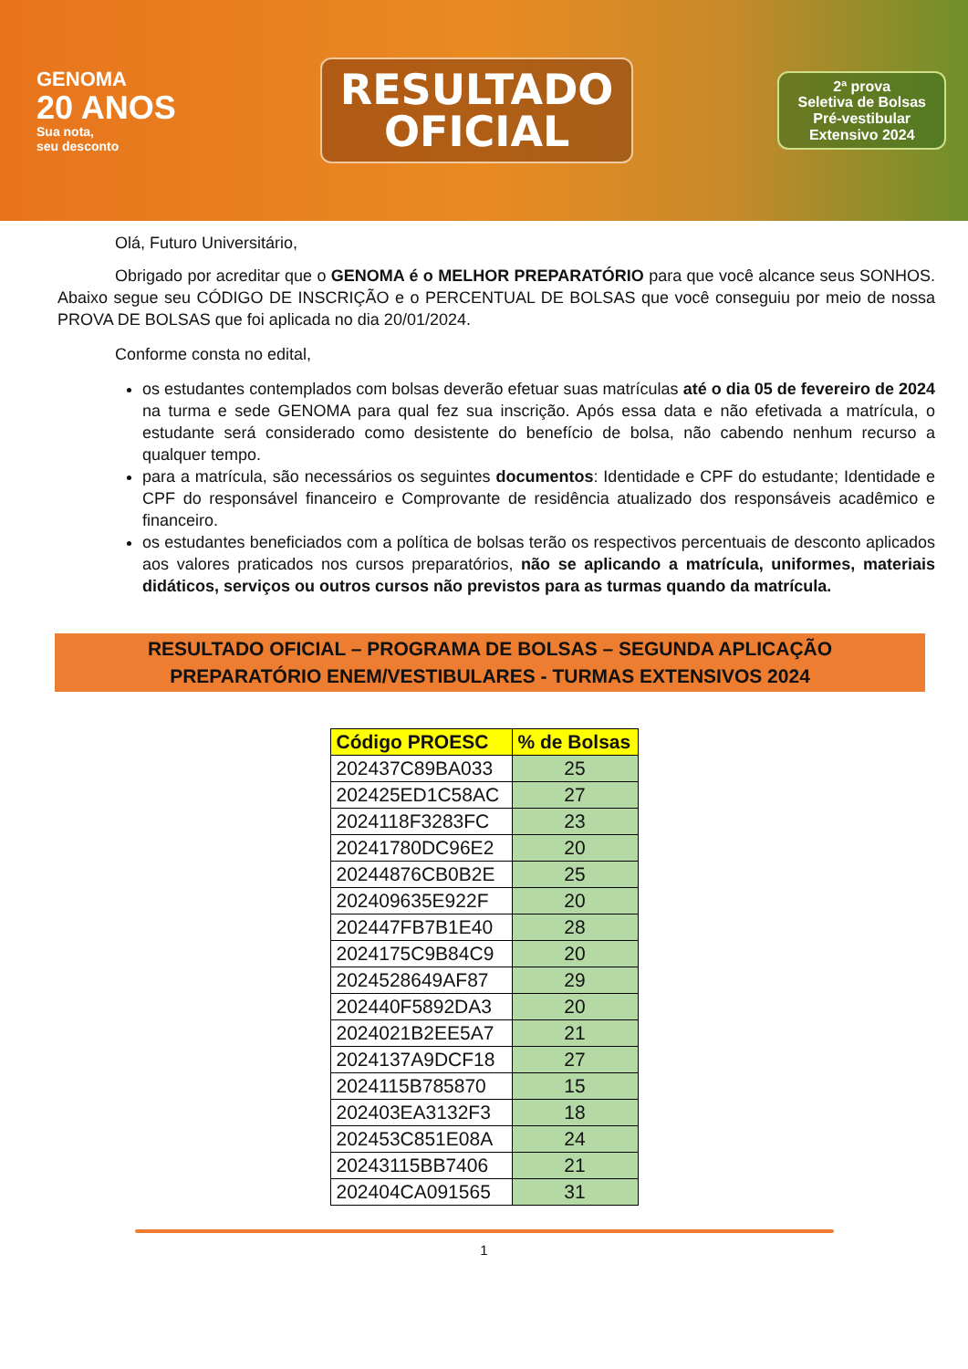GENOMA
20 ANOS
Sua nota,
seu desconto
RESULTADO
OFICIAL
2ª prova
Seletiva de Bolsas
Pré-vestibular
Extensivo 2024
Olá, Futuro Universitário,
Obrigado por acreditar que o GENOMA é o MELHOR PREPARATÓRIO para que você alcance seus SONHOS. Abaixo segue seu CÓDIGO DE INSCRIÇÃO e o PERCENTUAL DE BOLSAS que você conseguiu por meio de nossa PROVA DE BOLSAS que foi aplicada no dia 20/01/2024.
Conforme consta no edital,
os estudantes contemplados com bolsas deverão efetuar suas matrículas até o dia 05 de fevereiro de 2024 na turma e sede GENOMA para qual fez sua inscrição. Após essa data e não efetivada a matrícula, o estudante será considerado como desistente do benefício de bolsa, não cabendo nenhum recurso a qualquer tempo.
para a matrícula, são necessários os seguintes documentos: Identidade e CPF do estudante; Identidade e CPF do responsável financeiro e Comprovante de residência atualizado dos responsáveis acadêmico e financeiro.
os estudantes beneficiados com a política de bolsas terão os respectivos percentuais de desconto aplicados aos valores praticados nos cursos preparatórios, não se aplicando a matrícula, uniformes, materiais didáticos, serviços ou outros cursos não previstos para as turmas quando da matrícula.
RESULTADO OFICIAL – PROGRAMA DE BOLSAS – SEGUNDA APLICAÇÃO
PREPARATÓRIO ENEM/VESTIBULARES - TURMAS EXTENSIVOS 2024
| Código PROESC | % de Bolsas |
| --- | --- |
| 202437C89BA033 | 25 |
| 202425ED1C58AC | 27 |
| 2024118F3283FC | 23 |
| 20241780DC96E2 | 20 |
| 20244876CB0B2E | 25 |
| 202409635E922F | 20 |
| 202447FB7B1E40 | 28 |
| 2024175C9B84C9 | 20 |
| 2024528649AF87 | 29 |
| 202440F5892DA3 | 20 |
| 2024021B2EE5A7 | 21 |
| 2024137A9DCF18 | 27 |
| 2024115B785870 | 15 |
| 202403EA3132F3 | 18 |
| 202453C851E08A | 24 |
| 20243115BB7406 | 21 |
| 202404CA091565 | 31 |
1